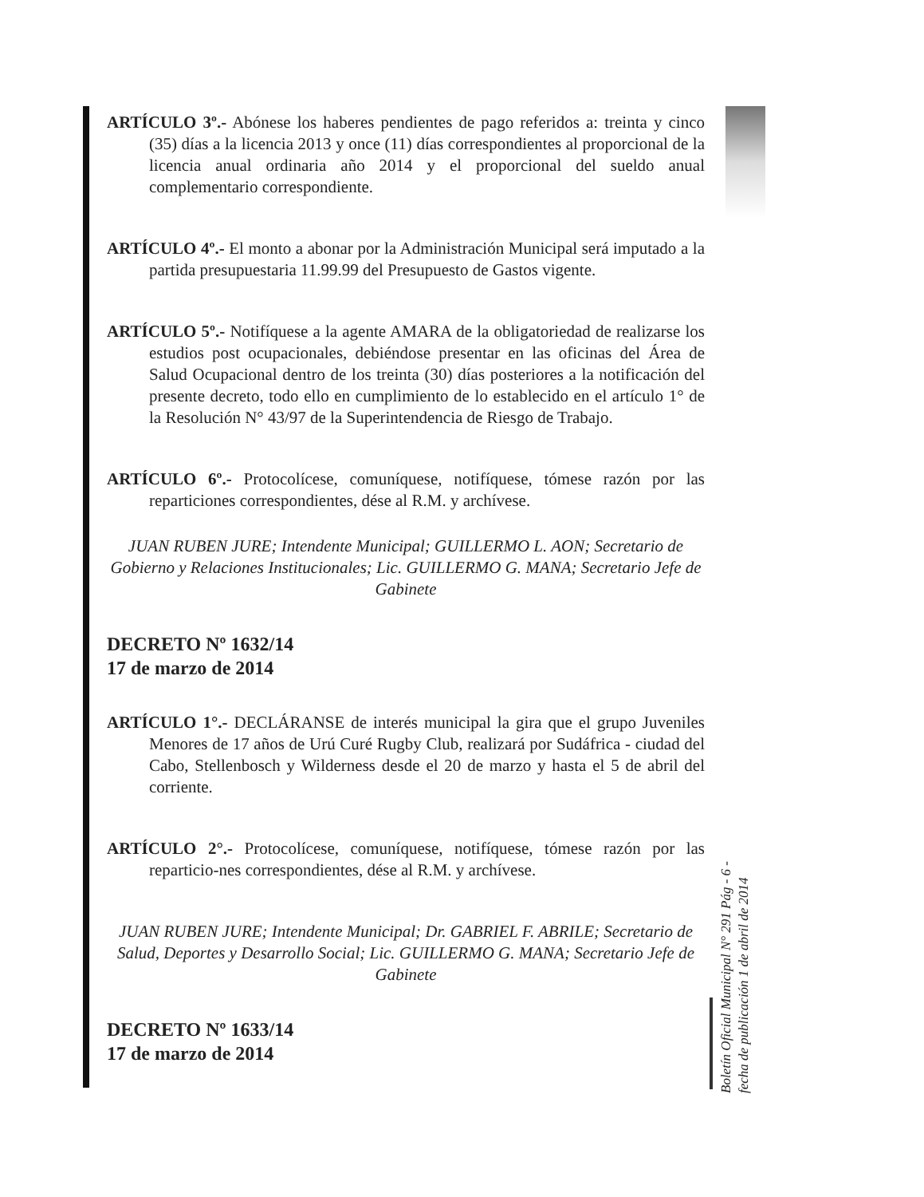ARTÍCULO 3º.- Abónese los haberes pendientes de pago referidos a: treinta y cinco (35) días a la licencia 2013 y once (11) días correspondientes al proporcional de la licencia anual ordinaria año 2014 y el proporcional del sueldo anual complementario correspondiente.
ARTÍCULO 4º.- El monto a abonar por la Administración Municipal será imputado a la partida presupuestaria 11.99.99 del Presupuesto de Gastos vigente.
ARTÍCULO 5º.- Notifíquese a la agente AMARA de la obligatoriedad de realizarse los estudios post ocupacionales, debiéndose presentar en las oficinas del Área de Salud Ocupacional dentro de los treinta (30) días posteriores a la notificación del presente decreto, todo ello en cumplimiento de lo establecido en el artículo 1° de la Resolución N° 43/97 de la Superintendencia de Riesgo de Trabajo.
ARTÍCULO 6º.- Protocolícese, comuníquese, notifíquese, tómese razón por las reparticiones correspondientes, dése al R.M. y archívese.
JUAN RUBEN JURE; Intendente Municipal; GUILLERMO L. AON; Secretario de Gobierno y Relaciones Institucionales; Lic. GUILLERMO G. MANA; Secretario Jefe de Gabinete
DECRETO Nº 1632/14
17 de marzo de 2014
ARTÍCULO 1°.- DECLÁRANSE de interés municipal la gira que el grupo Juveniles Menores de 17 años de Urú Curé Rugby Club, realizará por Sudáfrica - ciudad del Cabo, Stellenbosch y Wilderness desde el 20 de marzo y hasta el 5 de abril del corriente.
ARTÍCULO 2°.- Protocolícese, comuníquese, notifíquese, tómese razón por las reparticio-nes correspondientes, dése al R.M. y archívese.
JUAN RUBEN JURE; Intendente Municipal; Dr. GABRIEL F. ABRILE; Secretario de Salud, Deportes y Desarrollo Social; Lic. GUILLERMO G. MANA; Secretario Jefe de Gabinete
DECRETO Nº 1633/14
17 de marzo de 2014
Boletín Oficial Municipal N° 291 Pág - 6 -
fecha de publicación 1 de abril de 2014